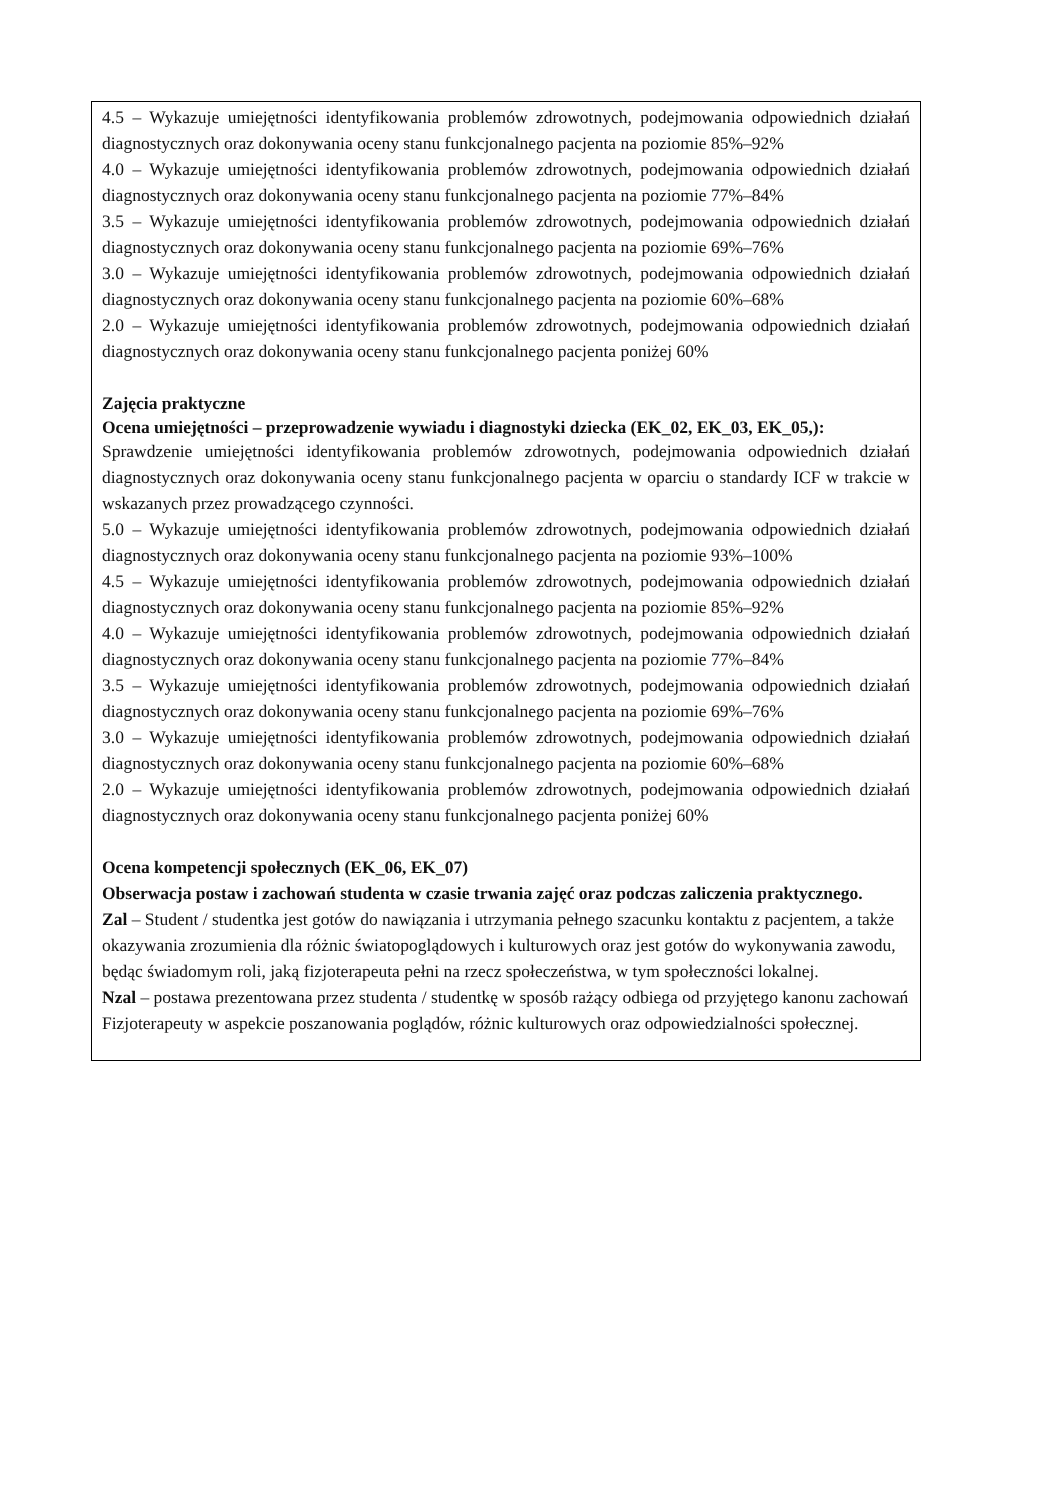| 4.5 – Wykazuje umiejętności identyfikowania problemów zdrowotnych, podejmowania odpowiednich działań diagnostycznych oraz dokonywania oceny stanu funkcjonalnego pacjenta na poziomie 85%–92% 4.0 – Wykazuje umiejętności identyfikowania problemów zdrowotnych, podejmowania odpowiednich działań diagnostycznych oraz dokonywania oceny stanu funkcjonalnego pacjenta na poziomie 77%–84% 3.5 – Wykazuje umiejętności identyfikowania problemów zdrowotnych, podejmowania odpowiednich działań diagnostycznych oraz dokonywania oceny stanu funkcjonalnego pacjenta na poziomie 69%–76% 3.0 – Wykazuje umiejętności identyfikowania problemów zdrowotnych, podejmowania odpowiednich działań diagnostycznych oraz dokonywania oceny stanu funkcjonalnego pacjenta na poziomie 60%–68% 2.0 – Wykazuje umiejętności identyfikowania problemów zdrowotnych, podejmowania odpowiednich działań diagnostycznych oraz dokonywania oceny stanu funkcjonalnego pacjenta poniżej 60% Zajęcia praktyczne Ocena umiejętności – przeprowadzenie wywiadu i diagnostyki dziecka (EK_02, EK_03, EK_05,): Sprawdzenie umiejętności identyfikowania problemów zdrowotnych, podejmowania odpowiednich działań diagnostycznych oraz dokonywania oceny stanu funkcjonalnego pacjenta w oparciu o standardy ICF w trakcie w wskazanych przez prowadzącego czynności. 5.0 – Wykazuje umiejętności identyfikowania problemów zdrowotnych, podejmowania odpowiednich działań diagnostycznych oraz dokonywania oceny stanu funkcjonalnego pacjenta na poziomie 93%–100% 4.5 – Wykazuje umiejętności identyfikowania problemów zdrowotnych, podejmowania odpowiednich działań diagnostycznych oraz dokonywania oceny stanu funkcjonalnego pacjenta na poziomie 85%–92% 4.0 – Wykazuje umiejętności identyfikowania problemów zdrowotnych, podejmowania odpowiednich działań diagnostycznych oraz dokonywania oceny stanu funkcjonalnego pacjenta na poziomie 77%–84% 3.5 – Wykazuje umiejętności identyfikowania problemów zdrowotnych, podejmowania odpowiednich działań diagnostycznych oraz dokonywania oceny stanu funkcjonalnego pacjenta na poziomie 69%–76% 3.0 – Wykazuje umiejętności identyfikowania problemów zdrowotnych, podejmowania odpowiednich działań diagnostycznych oraz dokonywania oceny stanu funkcjonalnego pacjenta na poziomie 60%–68% 2.0 – Wykazuje umiejętności identyfikowania problemów zdrowotnych, podejmowania odpowiednich działań diagnostycznych oraz dokonywania oceny stanu funkcjonalnego pacjenta poniżej 60% Ocena kompetencji społecznych (EK_06, EK_07) Obserwacja postaw i zachowań studenta w czasie trwania zajęć oraz podczas zaliczenia praktycznego. Zal – Student / studentka jest gotów do nawiązania i utrzymania pełnego szacunku kontaktu z pacjentem, a także okazywania zrozumienia dla różnic światopoglądowych i kulturowych oraz jest gotów do wykonywania zawodu, będąc świadomym roli, jaką fizjoterapeuta pełni na rzecz społeczeństwa, w tym społeczności lokalnej. Nzal – postawa prezentowana przez studenta / studentkę w sposób rażący odbiega od przyjętego kanonu zachowań Fizjoterapeuty w aspekcie poszanowania poglądów, różnic kulturowych oraz odpowiedzialności społecznej. |